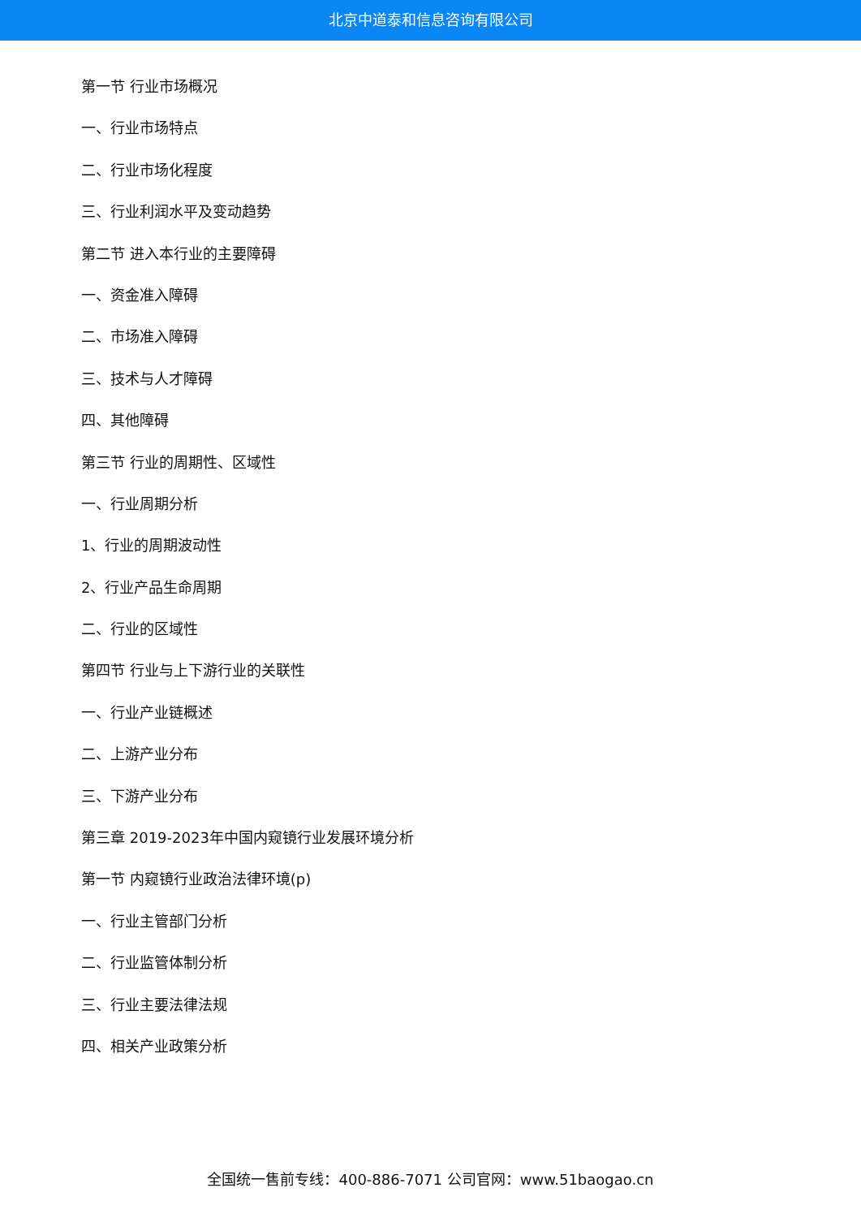北京中道泰和信息咨询有限公司
第一节 行业市场概况
一、行业市场特点
二、行业市场化程度
三、行业利润水平及变动趋势
第二节 进入本行业的主要障碍
一、资金准入障碍
二、市场准入障碍
三、技术与人才障碍
四、其他障碍
第三节 行业的周期性、区域性
一、行业周期分析
1、行业的周期波动性
2、行业产品生命周期
二、行业的区域性
第四节 行业与上下游行业的关联性
一、行业产业链概述
二、上游产业分布
三、下游产业分布
第三章 2019-2023年中国内窥镜行业发展环境分析
第一节 内窥镜行业政治法律环境(p)
一、行业主管部门分析
二、行业监管体制分析
三、行业主要法律法规
四、相关产业政策分析
全国统一售前专线：400-886-7071 公司官网：www.51baogao.cn